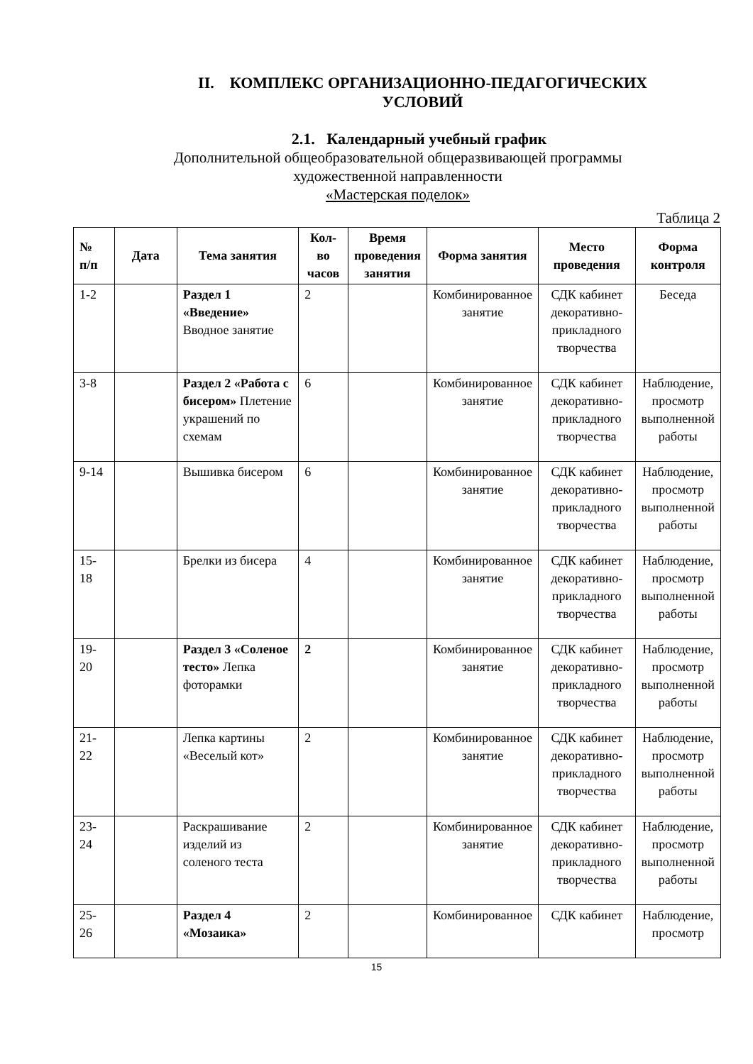II. КОМПЛЕКС ОРГАНИЗАЦИОННО-ПЕДАГОГИЧЕСКИХ
УСЛОВИЙ
2.1. Календарный учебный график
Дополнительной общеобразовательной общеразвивающей программы
художественной направленности
«Мастерская поделок»
Таблица 2
| № п/п | Дата | Тема занятия | Кол-во часов | Время проведения занятия | Форма занятия | Место проведения | Форма контроля |
| --- | --- | --- | --- | --- | --- | --- | --- |
| 1-2 | | Раздел 1 «Введение» Вводное занятие | 2 | | Комбинированное занятие | СДК кабинет декоративно-прикладного творчества | Беседа |
| 3-8 | | Раздел 2 «Работа с бисером» Плетение украшений по схемам | 6 | | Комбинированное занятие | СДК кабинет декоративно-прикладного творчества | Наблюдение, просмотр выполненной работы |
| 9-14 | | Вышивка бисером | 6 | | Комбинированное занятие | СДК кабинет декоративно-прикладного творчества | Наблюдение, просмотр выполненной работы |
| 15-18 | | Брелки из бисера | 4 | | Комбинированное занятие | СДК кабинет декоративно-прикладного творчества | Наблюдение, просмотр выполненной работы |
| 19-20 | | Раздел 3 «Соленое тесто» Лепка фоторамки | 2 | | Комбинированное занятие | СДК кабинет декоративно-прикладного творчества | Наблюдение, просмотр выполненной работы |
| 21-22 | | Лепка картины «Веселый кот» | 2 | | Комбинированное занятие | СДК кабинет декоративно-прикладного творчества | Наблюдение, просмотр выполненной работы |
| 23-24 | | Раскрашивание изделий из соленого теста | 2 | | Комбинированное занятие | СДК кабинет декоративно-прикладного творчества | Наблюдение, просмотр выполненной работы |
| 25-26 | | Раздел 4 «Мозаика» | 2 | | Комбинированное | СДК кабинет | Наблюдение, просмотр |
15